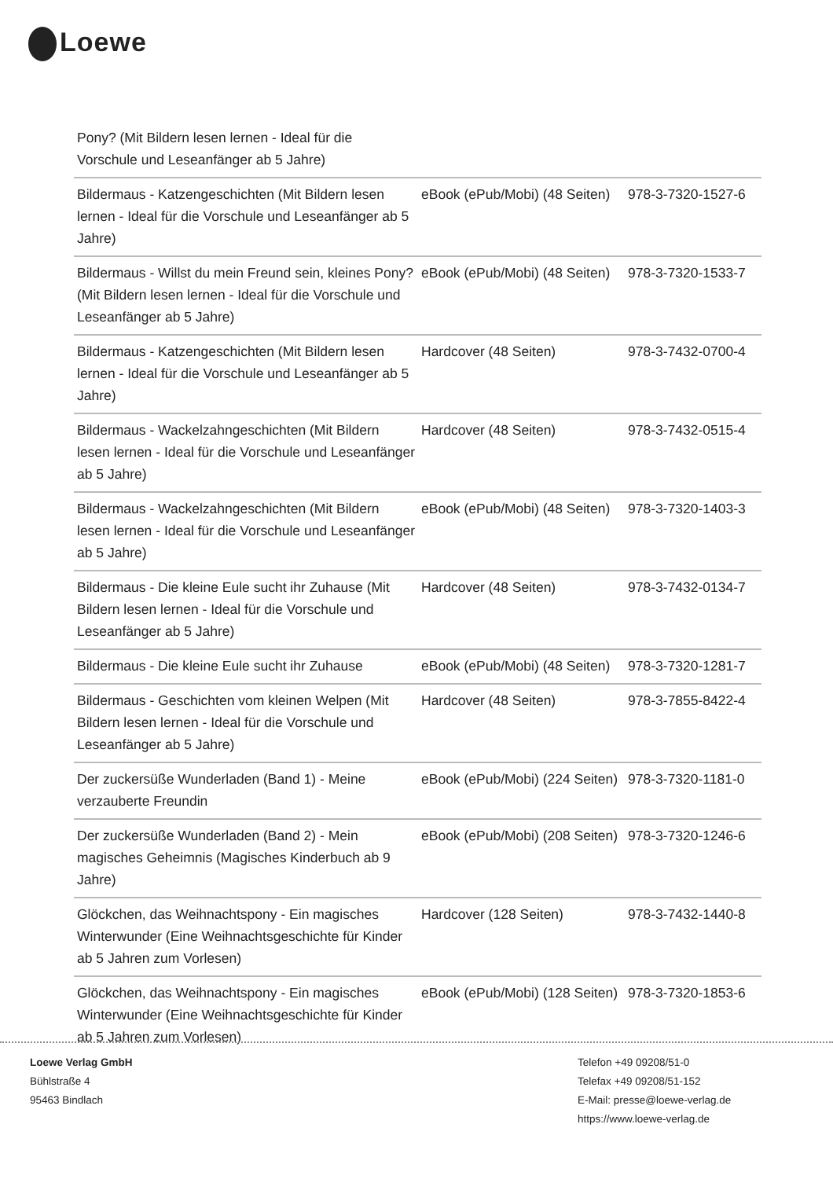Loewe
| Pony? (Mit Bildern lesen lernen - Ideal für die Vorschule und Leseanfänger ab 5 Jahre) | | |
| Bildermaus - Katzengeschichten (Mit Bildern lesen lernen - Ideal für die Vorschule und Leseanfänger ab 5 Jahre) | eBook (ePub/Mobi) (48 Seiten) | 978-3-7320-1527-6 |
| Bildermaus - Willst du mein Freund sein, kleines Pony? (Mit Bildern lesen lernen - Ideal für die Vorschule und Leseanfänger ab 5 Jahre) | eBook (ePub/Mobi) (48 Seiten) | 978-3-7320-1533-7 |
| Bildermaus - Katzengeschichten (Mit Bildern lesen lernen - Ideal für die Vorschule und Leseanfänger ab 5 Jahre) | Hardcover (48 Seiten) | 978-3-7432-0700-4 |
| Bildermaus - Wackelzahngeschichten (Mit Bildern lesen lernen - Ideal für die Vorschule und Leseanfänger ab 5 Jahre) | Hardcover (48 Seiten) | 978-3-7432-0515-4 |
| Bildermaus - Wackelzahngeschichten (Mit Bildern lesen lernen - Ideal für die Vorschule und Leseanfänger ab 5 Jahre) | eBook (ePub/Mobi) (48 Seiten) | 978-3-7320-1403-3 |
| Bildermaus - Die kleine Eule sucht ihr Zuhause (Mit Bildern lesen lernen - Ideal für die Vorschule und Leseanfänger ab 5 Jahre) | Hardcover (48 Seiten) | 978-3-7432-0134-7 |
| Bildermaus - Die kleine Eule sucht ihr Zuhause | eBook (ePub/Mobi) (48 Seiten) | 978-3-7320-1281-7 |
| Bildermaus - Geschichten vom kleinen Welpen (Mit Bildern lesen lernen - Ideal für die Vorschule und Leseanfänger ab 5 Jahre) | Hardcover (48 Seiten) | 978-3-7855-8422-4 |
| Der zuckersüße Wunderladen (Band 1) - Meine verzauberte Freundin | eBook (ePub/Mobi) (224 Seiten) | 978-3-7320-1181-0 |
| Der zuckersüße Wunderladen (Band 2) - Mein magisches Geheimnis (Magisches Kinderbuch ab 9 Jahre) | eBook (ePub/Mobi) (208 Seiten) | 978-3-7320-1246-6 |
| Glöckchen, das Weihnachtspony - Ein magisches Winterwunder (Eine Weihnachtsgeschichte für Kinder ab 5 Jahren zum Vorlesen) | Hardcover (128 Seiten) | 978-3-7432-1440-8 |
| Glöckchen, das Weihnachtspony - Ein magisches Winterwunder (Eine Weihnachtsgeschichte für Kinder ab 5 Jahren zum Vorlesen) | eBook (ePub/Mobi) (128 Seiten) | 978-3-7320-1853-6 |
Loewe Verlag GmbH
Bühlstraße 4
95463 Bindlach
Telefon +49 09208/51-0
Telefax +49 09208/51-152
E-Mail: presse@loewe-verlag.de
https://www.loewe-verlag.de